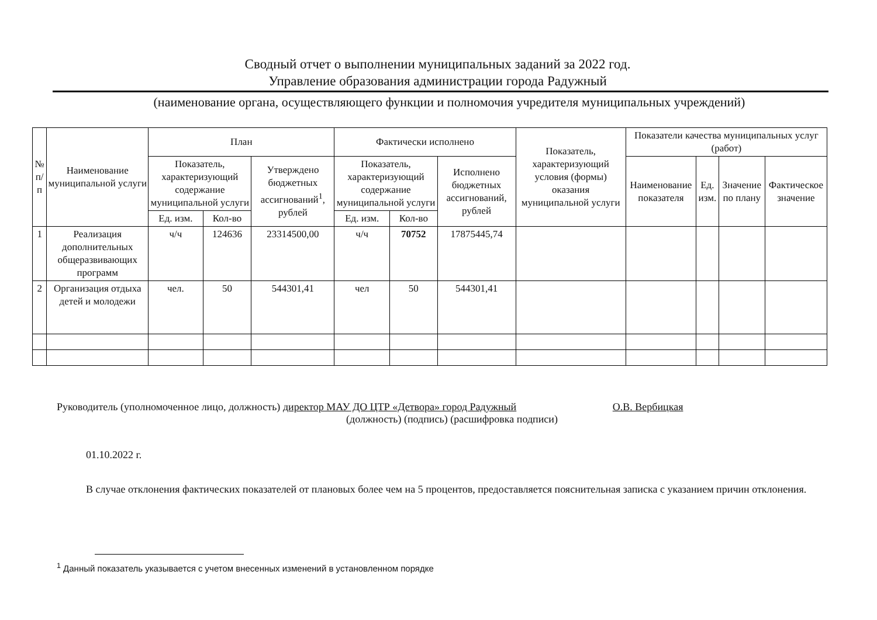Сводный отчет о выполнении муниципальных заданий за 2022 год.
Управление образования администрации города Радужный
(наименование органа, осуществляющего функции и полномочия учредителя муниципальных учреждений)
| № п/п | Наименование муниципальной услуги | План | | | Фактически исполнено | | | Показатель, характеризующий условия (формы) оказания муниципальной услуги | Показатели качества муниципальных услуг (работ) | | | |
| --- | --- | --- | --- | --- | --- | --- | --- | --- | --- | --- | --- | --- |
| | | Показатель, характеризующий содержание муниципальной услуги | | Утверждено бюджетных ассигнований<sup>1</sup>, рублей | Показатель, характеризующий содержание муниципальной услуги | | Исполнено бюджетных ассигнований, рублей | | Наименование показателя | Ед. изм. | Значение по плану | Фактическое значение |
| | | Ед. изм. | Кол-во | | Ед. изм. | Кол-во | | | | | | |
| 1 | Реализация дополнительных общеразвивающих программ | ч/ч | 124636 | 23314500,00 | ч/ч | 70752 | 17875445,74 | | | | | |
| 2 | Организация отдыха детей и молодежи | чел. | 50 | 544301,41 | чел | 50 | 544301,41 | | | | | |
Руководитель (уполномоченное лицо, должность) директор МАУ ДО ЦТР «Детвора» город Радужный О.В. Вербицкая
(должность) (подпись) (расшифровка подписи)
01.10.2022 г.
В случае отклонения фактических показателей от плановых более чем на 5 процентов, предоставляется пояснительная записка с указанием причин отклонения.
<sup>1</sup> Данный показатель указывается с учетом внесенных изменений в установленном порядке